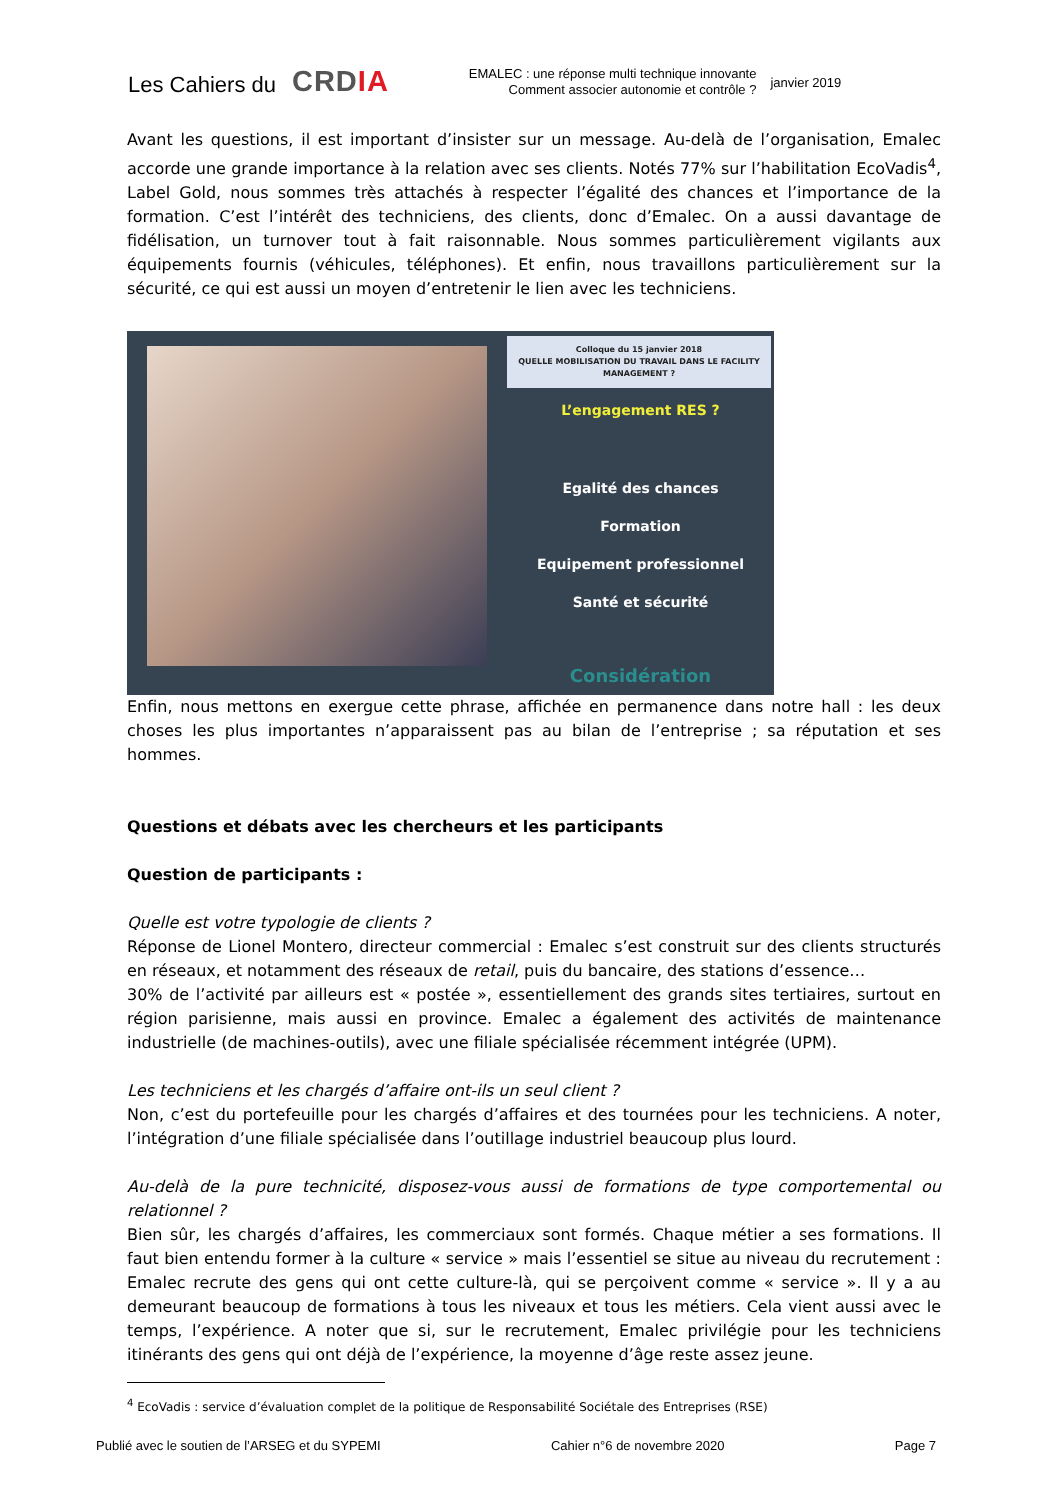Les Cahiers du CRDIA EMALEC : une réponse multi technique innovante
Comment associer autonomie et contrôle ? janvier 2019
Avant les questions, il est important d’insister sur un message. Au-delà de l’organisation, Emalec accorde une grande importance à la relation avec ses clients. Notés 77% sur l’habilitation EcoVadis<sup>4</sup>, Label Gold, nous sommes très attachés à respecter l’égalité des chances et l’importance de la formation. C’est l’intérêt des techniciens, des clients, donc d’Emalec. On a aussi davantage de fidélisation, un turnover tout à fait raisonnable. Nous sommes particulièrement vigilants aux équipements fournis (véhicules, téléphones). Et enfin, nous travaillons particulièrement sur la sécurité, ce qui est aussi un moyen d’entretenir le lien avec les techniciens.
Colloque du 15 janvier 2018
QUELLE MOBILISATION DU TRAVAIL DANS LE FACILITY MANAGEMENT ?
L’engagement RES ?
Egalité des chances
Formation
Equipement professionnel
Santé et sécurité
Considération
Enfin, nous mettons en exergue cette phrase, affichée en permanence dans notre hall : les deux choses les plus importantes n’apparaissent pas au bilan de l’entreprise ; sa réputation et ses hommes.
Questions et débats avec les chercheurs et les participants
Question de participants :
Quelle est votre typologie de clients ?
Réponse de Lionel Montero, directeur commercial : Emalec s’est construit sur des clients structurés en réseaux, et notamment des réseaux de retail, puis du bancaire, des stations d’essence…
30% de l’activité par ailleurs est « postée », essentiellement des grands sites tertiaires, surtout en région parisienne, mais aussi en province. Emalec a également des activités de maintenance industrielle (de machines-outils), avec une filiale spécialisée récemment intégrée (UPM).
Les techniciens et les chargés d’affaire ont-ils un seul client ?
Non, c’est du portefeuille pour les chargés d’affaires et des tournées pour les techniciens. A noter, l’intégration d’une filiale spécialisée dans l’outillage industriel beaucoup plus lourd.
Au-delà de la pure technicité, disposez-vous aussi de formations de type comportemental ou relationnel ?
Bien sûr, les chargés d’affaires, les commerciaux sont formés. Chaque métier a ses formations. Il faut bien entendu former à la culture « service » mais l’essentiel se situe au niveau du recrutement : Emalec recrute des gens qui ont cette culture-là, qui se perçoivent comme « service ». Il y a au demeurant beaucoup de formations à tous les niveaux et tous les métiers. Cela vient aussi avec le temps, l’expérience. A noter que si, sur le recrutement, Emalec privilégie pour les techniciens itinérants des gens qui ont déjà de l’expérience, la moyenne d’âge reste assez jeune.
<sup>4</sup> EcoVadis : service d’évaluation complet de la politique de Responsabilité Sociétale des Entreprises (RSE)
Publié avec le soutien de l’ARSEG et du SYPEMI Cahier n°6 de novembre 2020 Page 7